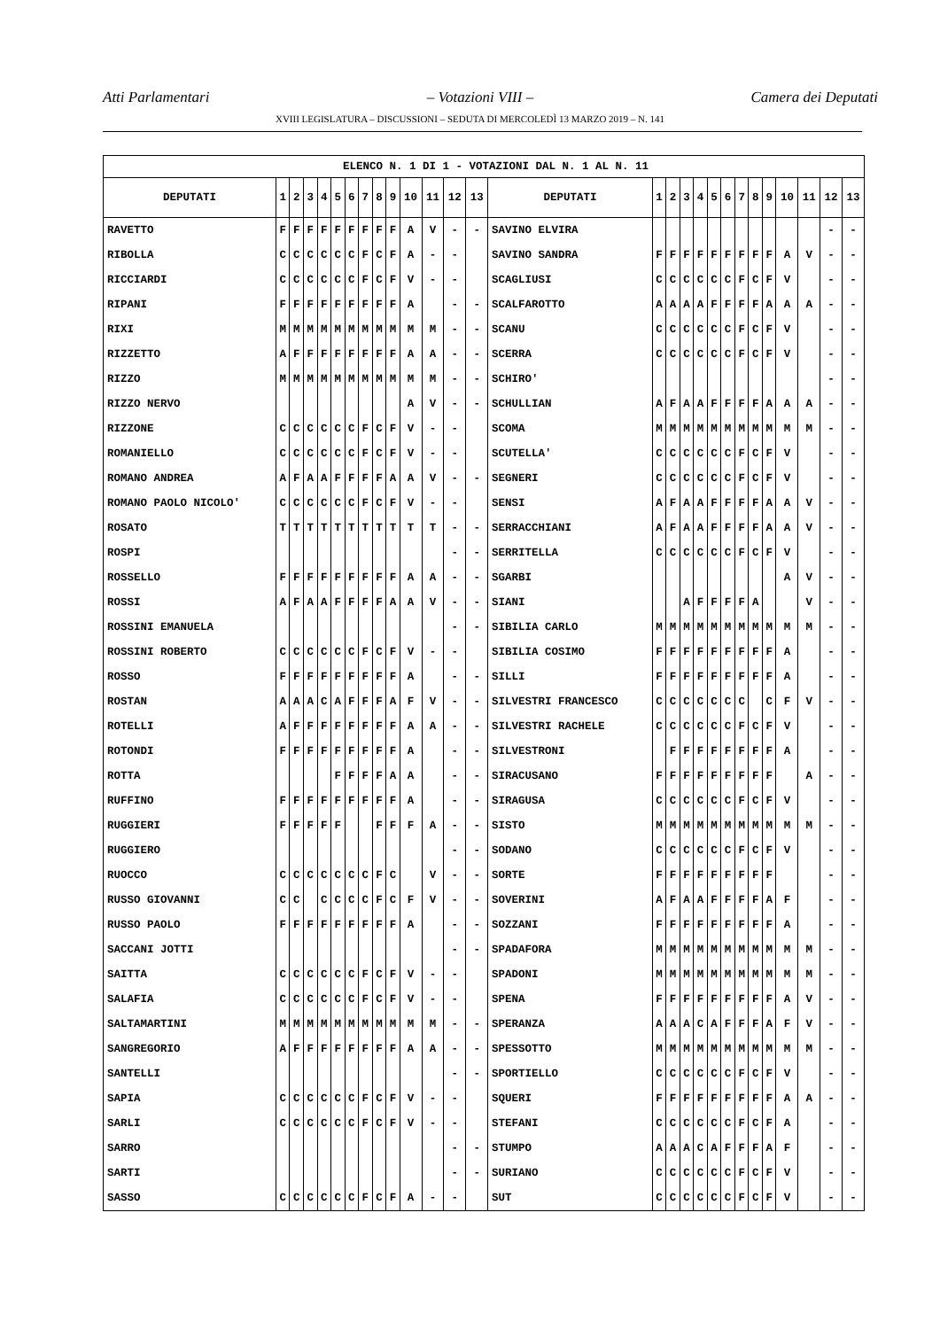Atti Parlamentari – Votazioni VIII – Camera dei Deputati
XVIII LEGISLATURA – DISCUSSIONI – SEDUTA DI MERCOLEDÌ 13 MARZO 2019 – N. 141
| ELENCO N. 1 DI 1 - VOTAZIONI DAL N. 1 AL N. 11 | | | | | | | | | | | | | | | | | | | | | | | | | | | |
| DEPUTATI | 1 | 2 | 3 | 4 | 5 | 6 | 7 | 8 | 9 | 10 | 11 | 12 | 13 | DEPUTATI | 1 | 2 | 3 | 4 | 5 | 6 | 7 | 8 | 9 | 10 | 11 | 12 | 13 |
| RAVETTO | F | F | F | F | F | F | F | F | F | A | V | - | - | SAVINO ELVIRA | | | | | | | | | | | | - | - |
| RIBOLLA | C | C | C | C | C | C | F | C | F | A | - | - | | SAVINO SANDRA | F | F | F | F | F | F | F | F | F | A | V | - | - |
| RICCIARDI | C | C | C | C | C | C | F | C | F | V | - | - | | SCAGLIUSI | C | C | C | C | C | C | F | C | F | V | | - | - |
| RIPANI | F | F | F | F | F | F | F | F | F | A | | - | - | SCALFAROTTO | A | A | A | A | F | F | F | F | A | A | A | - | - |
| RIXI | M | M | M | M | M | M | M | M | M | M | M | - | - | SCANU | C | C | C | C | C | C | F | C | F | V | | - | - |
| RIZZETTO | A | F | F | F | F | F | F | F | F | A | A | - | - | SCERRA | C | C | C | C | C | C | F | C | F | V | | - | - |
| RIZZO | M | M | M | M | M | M | M | M | M | M | M | - | - | SCHIRO' | | | | | | | | | | | | - | - |
| RIZZO NERVO | | | | | | | | | | A | V | - | - | SCHULLIAN | A | F | A | A | F | F | F | F | A | A | A | - | - |
| RIZZONE | C | C | C | C | C | C | F | C | F | V | - | - | | SCOMA | M | M | M | M | M | M | M | M | M | M | M | - | - |
| ROMANIELLO | C | C | C | C | C | C | F | C | F | V | - | - | | SCUTELLA' | C | C | C | C | C | C | F | C | F | V | | - | - |
| ROMANO ANDREA | A | F | A | A | F | F | F | F | A | A | V | - | - | SEGNERI | C | C | C | C | C | C | F | C | F | V | | - | - |
| ROMANO PAOLO NICOLO' | C | C | C | C | C | C | F | C | F | V | - | - | | SENSI | A | F | A | A | F | F | F | F | A | A | V | - | - |
| ROSATO | T | T | T | T | T | T | T | T | T | T | T | - | - | SERRACCHIANI | A | F | A | A | F | F | F | F | A | A | V | - | - |
| ROSPI | | | | | | | | | | | | - | - | SERRITELLA | C | C | C | C | C | C | F | C | F | V | | - | - |
| ROSSELLO | F | F | F | F | F | F | F | F | F | A | A | - | - | SGARBI | | | | | | | | | | A | V | - | - |
| ROSSI | A | F | A | A | F | F | F | F | A | A | V | - | - | SIANI | | | A | F | F | F | F | A | | | V | - | - |
| ROSSINI EMANUELA | | | | | | | | | | | | - | - | SIBILIA CARLO | M | M | M | M | M | M | M | M | M | M | M | - | - |
| ROSSINI ROBERTO | C | C | C | C | C | C | F | C | F | V | - | - | | SIBILIA COSIMO | F | F | F | F | F | F | F | F | F | A | | - | - |
| ROSSO | F | F | F | F | F | F | F | F | F | A | | - | - | SILLI | F | F | F | F | F | F | F | F | F | A | | - | - |
| ROSTAN | A | A | A | C | A | F | F | F | A | F | V | - | - | SILVESTRI FRANCESCO | C | C | C | C | C | C | C | | C | F | V | - | - |
| ROTELLI | A | F | F | F | F | F | F | F | F | A | A | - | - | SILVESTRI RACHELE | C | C | C | C | C | C | F | C | F | V | | - | - |
| ROTONDI | F | F | F | F | F | F | F | F | F | A | | - | - | SILVESTRONI | | F | F | F | F | F | F | F | F | A | | - | - |
| ROTTA | | | | | F | F | F | F | A | A | | - | - | SIRACUSANO | F | F | F | F | F | F | F | F | F | | A | - | - |
| RUFFINO | F | F | F | F | F | F | F | F | F | A | | - | - | SIRAGUSA | C | C | C | C | C | C | F | C | F | V | | - | - |
| RUGGIERI | F | F | F | F | F | | | F | F | F | A | - | - | SISTO | M | M | M | M | M | M | M | M | M | M | M | - | - |
| RUGGIERO | | | | | | | | | | | | - | - | SODANO | C | C | C | C | C | C | F | C | F | V | | - | - |
| RUOCCO | C | C | C | C | C | C | C | F | C | | V | - | - | SORTE | F | F | F | F | F | F | F | F | F | | | - | - |
| RUSSO GIOVANNI | C | C | | C | C | C | C | F | C | F | V | - | - | SOVERINI | A | F | A | A | F | F | F | F | A | F | | - | - |
| RUSSO PAOLO | F | F | F | F | F | F | F | F | F | A | | - | - | SOZZANI | F | F | F | F | F | F | F | F | F | A | | - | - |
| SACCANI JOTTI | | | | | | | | | | | | - | - | SPADAFORA | M | M | M | M | M | M | M | M | M | M | M | - | - |
| SAITTA | C | C | C | C | C | C | F | C | F | V | - | - | | SPADONI | M | M | M | M | M | M | M | M | M | M | M | - | - |
| SALAFIA | C | C | C | C | C | C | F | C | F | V | - | - | | SPENA | F | F | F | F | F | F | F | F | F | A | V | - | - |
| SALTAMARTINI | M | M | M | M | M | M | M | M | M | M | M | - | - | SPERANZA | A | A | A | C | A | F | F | F | A | F | V | - | - |
| SANGREGORIO | A | F | F | F | F | F | F | F | F | A | A | - | - | SPESSOTTO | M | M | M | M | M | M | M | M | M | M | M | - | - |
| SANTELLI | | | | | | | | | | | | - | - | SPORTIELLO | C | C | C | C | C | C | F | C | F | V | | - | - |
| SAPIA | C | C | C | C | C | C | F | C | F | V | - | - | | SQUERI | F | F | F | F | F | F | F | F | F | A | A | - | - |
| SARLI | C | C | C | C | C | C | F | C | F | V | - | - | | STEFANI | C | C | C | C | C | C | F | C | F | A | | - | - |
| SARRO | | | | | | | | | | | | - | - | STUMPO | A | A | A | C | A | F | F | F | A | F | | - | - |
| SARTI | | | | | | | | | | | | - | - | SURIANO | C | C | C | C | C | C | F | C | F | V | | - | - |
| SASSO | C | C | C | C | C | C | F | C | F | A | - | - | | SUT | C | C | C | C | C | C | F | C | F | V | | - | - |